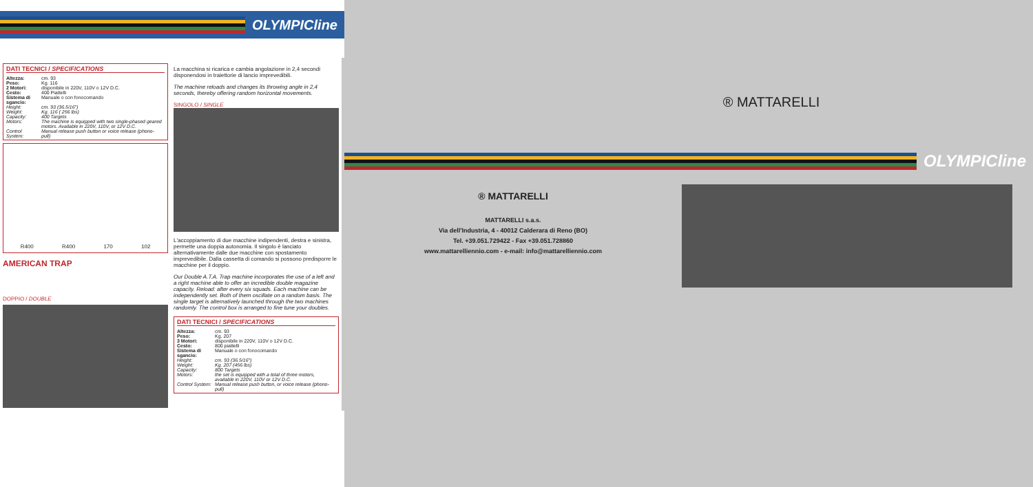OLYMPICline
DATI TECNICI / SPECIFICATIONS
| Altezza: | cm. 93 |
| Peso: | Kg. 116 |
| 2 Motori: | disponibile in 220V, 110V o 12V D.C. |
| Cesto: | 400 Piattelli |
| Sistema di sgancio: | Manuale o con fonocomando |
| Height: | cm. 93 (36.5/16") |
| Weight: | Kg. 116 ( 256 lbs) |
| Capacity: | 400 Targets |
| Motors: | The machine is equipped with two single-phased geared motors. Available in 220V, 110V, or 12V D.C. |
| Control System: | Manual release push button or voice release (phono-pull) |
R400 R400 170 102
AMERICAN TRAP
DOPPIO / DOUBLE
La macchina si ricarica e cambia angolazione in 2,4 secondi disponendosi in traiettorie di lancio imprevedibili.
The machine reloads and changes its throwing angle in 2,4 seconds, thereby offering random horizontal movements.
SINGOLO / SINGLE
L'accoppiamento di due macchine indipendenti, destra e sinistra, permette una doppia autonomia. Il singolo è lanciato alternativamente dalle due macchine con spostamento imprevedibile. Dalla cassetta di comando si possono predisporre le macchine per il doppio.
Our Double A.T.A. Trap machine incorporates the use of a left and a right machine able to offer an incredible double magazine capacity. Reload: after every six squads. Each machine can be independently set. Both of them oscillate on a random basis. The single target is alternatively launched through the two machines randomly. The control box is arranged to fine tune your doubles.
DATI TECNICI / SPECIFICATIONS
| Altezza: | cm. 93 |
| Peso: | Kg. 207 |
| 3 Motori: | disponibile in 220V, 110V o 12V D.C. |
| Cesto: | 800 piattelli |
| Sistema di sgancio: | Manuale o con fonocomando |
| Height: | cm. 93 (36.5/16") |
| Weight: | Kg. 207 (456 lbs) |
| Capacity: | 800 Targets |
| Motors: | the set is equipped with a total of three motors, available in 220V, 110V or 12V D.C. |
| Control System: | Manual release push button, or voice release (phono-pull) |
® MATTARELLI
OLYMPICline
® MATTARELLI
MATTARELLI s.a.s.
Via dell'Industria, 4 - 40012 Calderara di Reno (BO)
Tel. +39.051.729422 - Fax +39.051.728860
www.mattarelliennio.com - e-mail: info@mattarelliennio.com